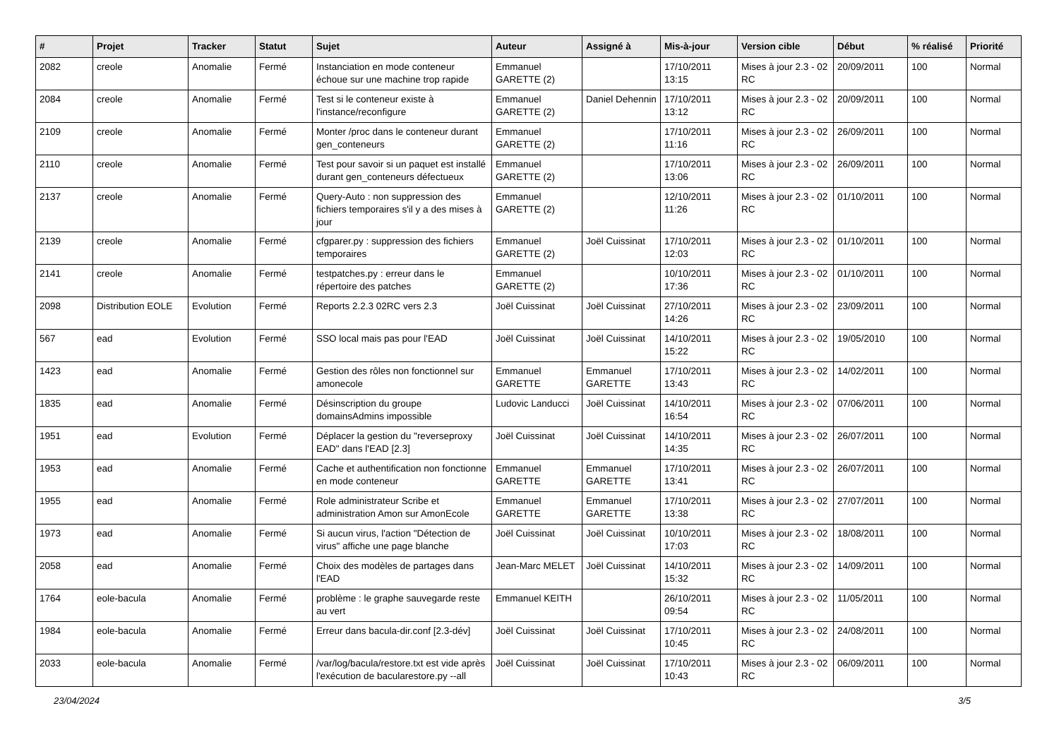| # | Projet | Tracker | Statut | Sujet | Auteur | Assigné à | Mis-à-jour | Version cible | Début | % réalisé | Priorité |
| --- | --- | --- | --- | --- | --- | --- | --- | --- | --- | --- | --- |
| 2082 | creole | Anomalie | Fermé | Instanciation en mode conteneur échoue sur une machine trop rapide | Emmanuel GARETTE (2) | | 17/10/2011 13:15 | Mises à jour 2.3 - 02 RC | 20/09/2011 | 100 | Normal |
| 2084 | creole | Anomalie | Fermé | Test si le conteneur existe à l'instance/reconfigure | Emmanuel GARETTE (2) | Daniel Dehennin | 17/10/2011 13:12 | Mises à jour 2.3 - 02 RC | 20/09/2011 | 100 | Normal |
| 2109 | creole | Anomalie | Fermé | Monter /proc dans le conteneur durant gen_conteneurs | Emmanuel GARETTE (2) | | 17/10/2011 11:16 | Mises à jour 2.3 - 02 RC | 26/09/2011 | 100 | Normal |
| 2110 | creole | Anomalie | Fermé | Test pour savoir si un paquet est installé durant gen_conteneurs défectueux | Emmanuel GARETTE (2) | | 17/10/2011 13:06 | Mises à jour 2.3 - 02 RC | 26/09/2011 | 100 | Normal |
| 2137 | creole | Anomalie | Fermé | Query-Auto : non suppression des fichiers temporaires s'il y a des mises à jour | Emmanuel GARETTE (2) | | 12/10/2011 11:26 | Mises à jour 2.3 - 02 RC | 01/10/2011 | 100 | Normal |
| 2139 | creole | Anomalie | Fermé | cfgparer.py : suppression des fichiers temporaires | Emmanuel GARETTE (2) | Joël Cuissinat | 17/10/2011 12:03 | Mises à jour 2.3 - 02 RC | 01/10/2011 | 100 | Normal |
| 2141 | creole | Anomalie | Fermé | testpatches.py : erreur dans le répertoire des patches | Emmanuel GARETTE (2) | | 10/10/2011 17:36 | Mises à jour 2.3 - 02 RC | 01/10/2011 | 100 | Normal |
| 2098 | Distribution EOLE | Evolution | Fermé | Reports 2.2.3 02RC vers 2.3 | Joël Cuissinat | Joël Cuissinat | 27/10/2011 14:26 | Mises à jour 2.3 - 02 RC | 23/09/2011 | 100 | Normal |
| 567 | ead | Evolution | Fermé | SSO local mais pas pour l'EAD | Joël Cuissinat | Joël Cuissinat | 14/10/2011 15:22 | Mises à jour 2.3 - 02 RC | 19/05/2010 | 100 | Normal |
| 1423 | ead | Anomalie | Fermé | Gestion des rôles non fonctionnel sur amonecole | Emmanuel GARETTE | Emmanuel GARETTE | 17/10/2011 13:43 | Mises à jour 2.3 - 02 RC | 14/02/2011 | 100 | Normal |
| 1835 | ead | Anomalie | Fermé | Désinscription du groupe domainsAdmins impossible | Ludovic Landucci | Joël Cuissinat | 14/10/2011 16:54 | Mises à jour 2.3 - 02 RC | 07/06/2011 | 100 | Normal |
| 1951 | ead | Evolution | Fermé | Déplacer la gestion du "reverseproxy EAD" dans l'EAD [2.3] | Joël Cuissinat | Joël Cuissinat | 14/10/2011 14:35 | Mises à jour 2.3 - 02 RC | 26/07/2011 | 100 | Normal |
| 1953 | ead | Anomalie | Fermé | Cache et authentification non fonctionne en mode conteneur | Emmanuel GARETTE | Emmanuel GARETTE | 17/10/2011 13:41 | Mises à jour 2.3 - 02 RC | 26/07/2011 | 100 | Normal |
| 1955 | ead | Anomalie | Fermé | Role administrateur Scribe et administration Amon sur AmonEcole | Emmanuel GARETTE | Emmanuel GARETTE | 17/10/2011 13:38 | Mises à jour 2.3 - 02 RC | 27/07/2011 | 100 | Normal |
| 1973 | ead | Anomalie | Fermé | Si aucun virus, l'action "Détection de virus" affiche une page blanche | Joël Cuissinat | Joël Cuissinat | 10/10/2011 17:03 | Mises à jour 2.3 - 02 RC | 18/08/2011 | 100 | Normal |
| 2058 | ead | Anomalie | Fermé | Choix des modèles de partages dans l'EAD | Jean-Marc MELET | Joël Cuissinat | 14/10/2011 15:32 | Mises à jour 2.3 - 02 RC | 14/09/2011 | 100 | Normal |
| 1764 | eole-bacula | Anomalie | Fermé | problème : le graphe sauvegarde reste au vert | Emmanuel KEITH | | 26/10/2011 09:54 | Mises à jour 2.3 - 02 RC | 11/05/2011 | 100 | Normal |
| 1984 | eole-bacula | Anomalie | Fermé | Erreur dans bacula-dir.conf [2.3-dév] | Joël Cuissinat | Joël Cuissinat | 17/10/2011 10:45 | Mises à jour 2.3 - 02 RC | 24/08/2011 | 100 | Normal |
| 2033 | eole-bacula | Anomalie | Fermé | /var/log/bacula/restore.txt est vide après l'exécution de bacularestore.py --all | Joël Cuissinat | Joël Cuissinat | 17/10/2011 10:43 | Mises à jour 2.3 - 02 RC | 06/09/2011 | 100 | Normal |
23/04/2024 3/5